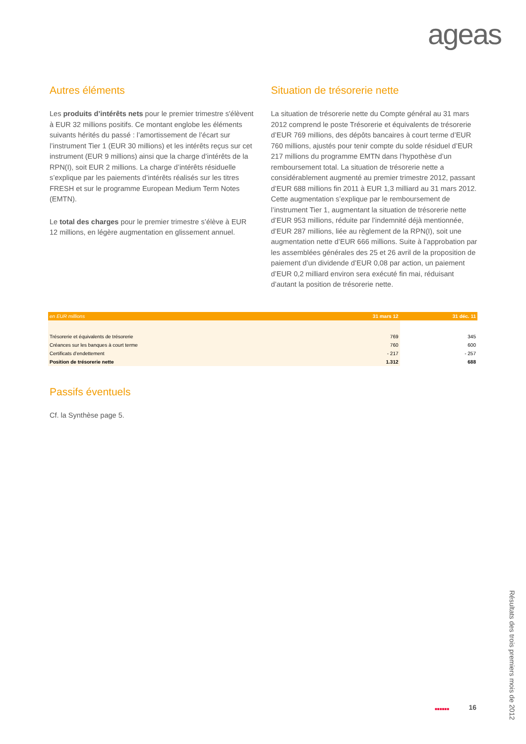ageas
Autres éléments
Les produits d’intérêts nets pour le premier trimestre s'élèvent à EUR 32 millions positifs. Ce montant englobe les éléments suivants hérités du passé : l’amortissement de l’écart sur l’instrument Tier 1 (EUR 30 millions) et les intérêts reçus sur cet instrument (EUR 9 millions) ainsi que la charge d’intérêts de la RPN(I), soit EUR 2 millions. La charge d’intérêts résiduelle s’explique par les paiements d’intérêts réalisés sur les titres FRESH et sur le programme European Medium Term Notes (EMTN).
Le total des charges pour le premier trimestre s’élève à EUR 12 millions, en légère augmentation en glissement annuel.
Situation de trésorerie nette
La situation de trésorerie nette du Compte général au 31 mars 2012 comprend le poste Trésorerie et équivalents de trésorerie d’EUR 769 millions, des dépôts bancaires à court terme d’EUR 760 millions, ajustés pour tenir compte du solde résiduel d’EUR 217 millions du programme EMTN dans l’hypothèse d’un remboursement total. La situation de trésorerie nette a considérablement augmenté au premier trimestre 2012, passant d’EUR 688 millions fin 2011 à EUR 1,3 milliard au 31 mars 2012. Cette augmentation s’explique par le remboursement de l’instrument Tier 1, augmentant la situation de trésorerie nette d’EUR 953 millions, réduite par l’indemnité déjà mentionnée, d’EUR 287 millions, liée au règlement de la RPN(I), soit une augmentation nette d’EUR 666 millions. Suite à l’approbation par les assemblées générales des 25 et 26 avril de la proposition de paiement d’un dividende d’EUR 0,08 par action, un paiement d’EUR 0,2 milliard environ sera exécuté fin mai, réduisant d’autant la position de trésorerie nette.
| en EUR millions | 31 mars 12 | 31 déc. 11 |
| --- | --- | --- |
| Trésorerie et équivalents de trésorerie | 769 | 345 |
| Créances sur les banques à court terme | 760 | 600 |
| Certificats d’endettement | - 217 | - 257 |
| Position de trésorerie nette | 1.312 | 688 |
Passifs éventuels
Cf. la Synthèse page 5.
■■■■■■ 16
Résultats des trois premiers mois de 2012